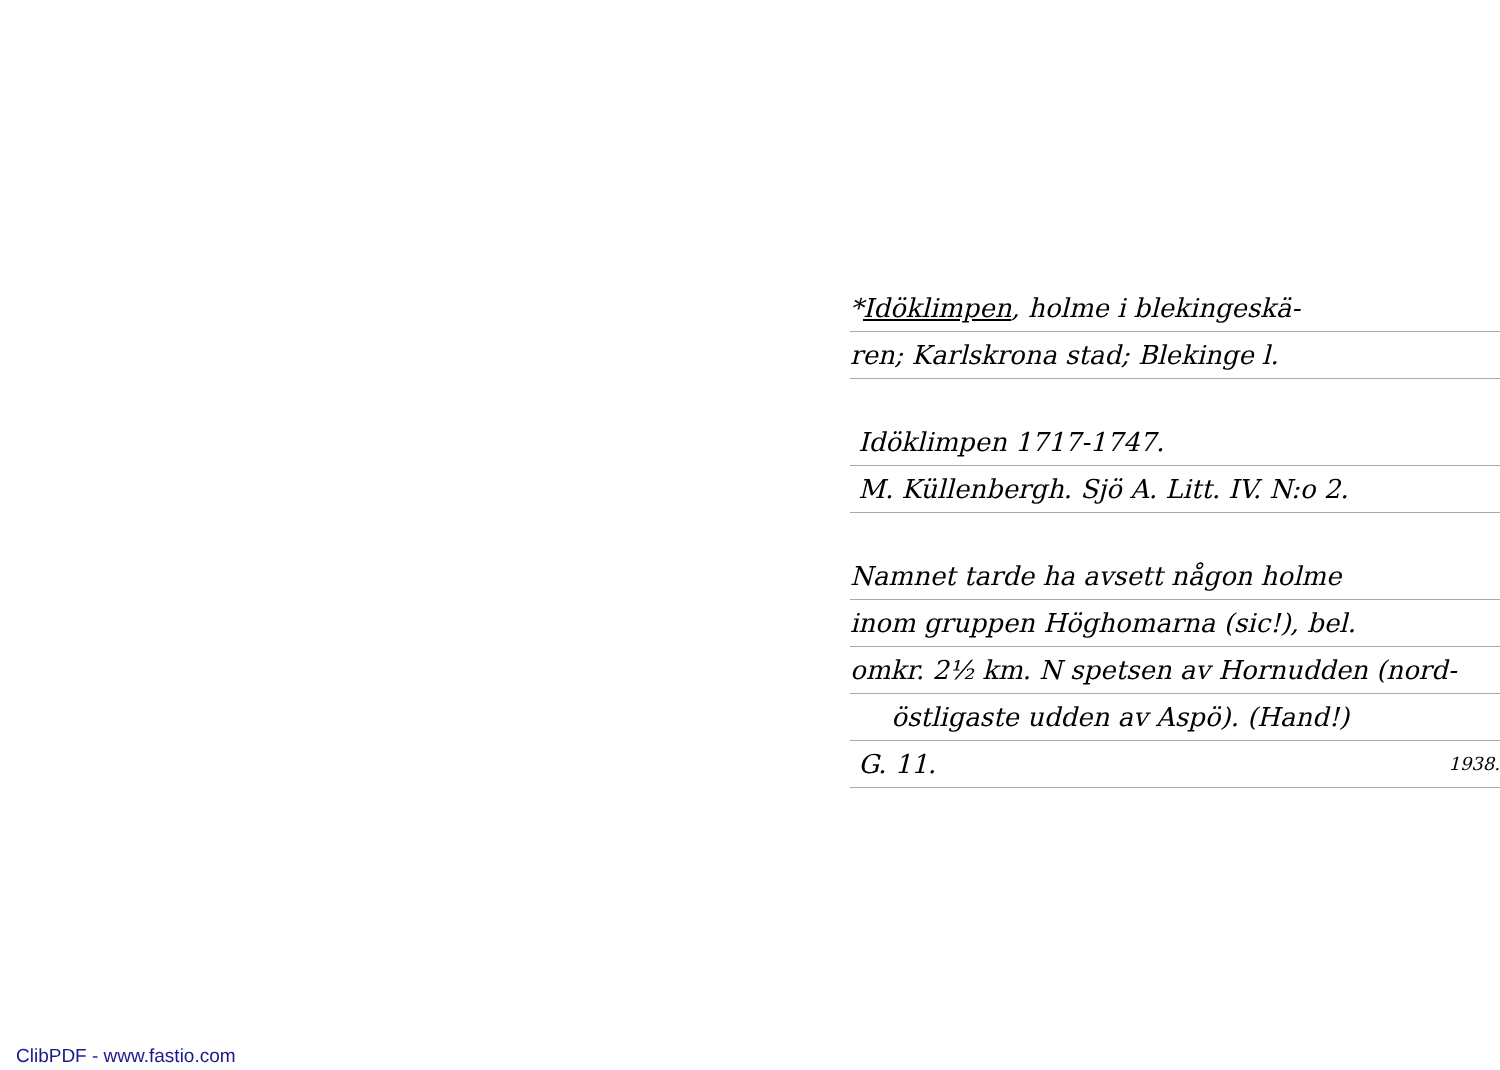*Idöklimpen, holme i blekingeskä-
ren; Karlskrona stad; Blekinge l.
Idöklimpen 1717-1747.
M. Küllenbergh. Sjö A. Litt. IV. N:o 2.
Namnet tarde ha avsett någon holme
inom gruppen Höghomarna (sic!), bel.
omkr. 2½ km. N spetsen av Hornudden (nord-
östligaste udden av Aspö). (Hand!)
G. 11. 1938.
ClibPDF - www.fastio.com